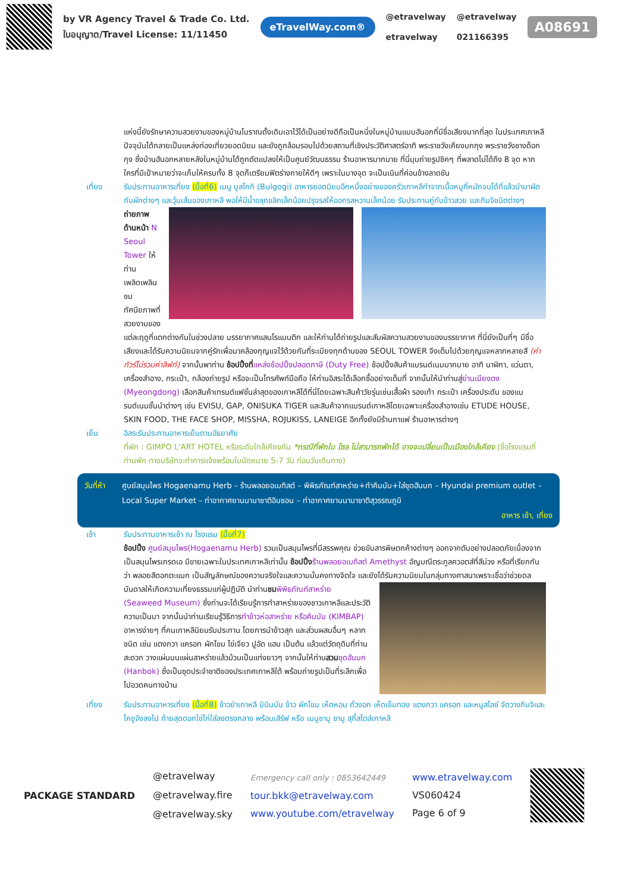by VR Agency Travel & Trade Co. Ltd.
ใบอนุญาต/Travel License: 11/11450
eTravelWay.com®
@etravelway
etravelway
@etravelway
021166395
A08691
แห่งนี้ยังรักษาความสวยงามของหมู่บ้านโบราณดั้งเดิมเอาไว้ได้เป็นอย่างดีถือเป็นหนึ่งในหมู่บ้านแบบฮันอกที่มีชื่อเสียงมากที่สุด ในประเทศเกาหลีปัจจุบันได้กลายเป็นแหล่งท่องเที่ยวยอดนิยม และยังถูกล้อมรอบไปด้วยสถานที่เชิงประวัติศาสตร์อาทิ พระราชวังเคียงบกกุง พระราชวังชางด็อกกุง ซึ่งบ้านฮันอกหลายหลังในหมู่บ้านได้ถูกดัดแปลงให้เป็นศูนย์วัฒนธรรม ร้านอาหารมากมาย ที่นี่มุมถ่ายรูปชิคๆ ที่พลาดไม่ได้ถึง 8 จุด หากใครที่มีเป้าหมายว่าจะเก็บให้ครบทั้ง 8 จุดก็เตรียมฟิตร่างกายให้ดีๆ เพราะในบางจุด จะเป็นเนินที่ค่อนข้างลาดชัน
เที่ยง รับประทานอาหารเที่ยง (มื้อที่6) เมนู บูลโกกิ (Bulgogi) อาหารยอดนิยมอีกหนึ่งอย่างของครัวเกาหลีทำจากเนื้อหมูที่หมักจนได้ที่แล้วนำมาผัดกับผักต่างๆ และวุ้นเส้นของเกาหลี พอให้มีน้ำขลุกขลิกเล็กน้อยปรุงรสให้ออกรสหวานเล็กน้อย รับประทานคู่กับข้าวสวย และกิมจิชนิดต่างๆ
ถ่ายภาพด้านหน้า N Seoul Tower ให้ท่านเพลิดเพลินชมทัศนียภาพที่สวยงามของแต่ละฤดูที่แตกต่างกันในช่วงปลาย บรรยากาศแสนโรแมนติก และให้ท่านได้ถ่ายรูปและสัมผัสความสวยงามของบรรยากาศ ที่นี่ยังเป็นที่ๆ มีชื่อเสียงและได้รับความนิยมจากคู่รักเพื่อมาคล้องกุญแจไว้ด้วยกันที่ระเบียงทุกด้านของ SEOUL TOWER จึงเต็มไปด้วยกุญแจหลากหลายสี (ค่าทัวร์ไม่รวมค่าลิฟท์) จากนั้นพาท่าน ช้อปปิ้งที่แหล่งช้อปปิ้งปลอดภาษี (Duty Free) ช้อปปิ้งสินค้าแบรนด์เนมมากมาย อาทิ นาฬิกา, แว่นตา, เครื่องสำอาง, กระเป๋า, กล้องถ่ายรูป หรือจะเป็นโทรศัพท์มือถือ ให้ท่านอิสระได้เลือกซื้ออย่างเต็มที่ จากนั้นให้นำท่านสู่ย่านเมียงดง (Myeongdong) เลือกสินค้าเทรนด์แฟชั่นล่าสุดของเกาหลีได้ที่นี่โดยเฉพาะสินค้าวัยรุ่นเช่นเสื้อผ้า รองเท้า กระเป๋า เครื่องประดับ ของแบรนด์เนมชั้นนำต่างๆ เช่น EVISU, GAP, ONISUKA TIGER และสินค้าจากแบรนด์เกาหลีโดยเฉพาะเครื่องสำอางเช่น ETUDE HOUSE, SKIN FOOD, THE FACE SHOP, MISSHA, ROJUKISS, LANEIGE อีกทั้งยังมีร้านกาแฟ ร้านอาหารต่างๆ
เย็น อิสระรับประทานอาหารเย็นตามอัธยาศัย
ที่พัก : GIMPO L'ART HOTEL หรือระดับใกล้เคียงกัน *กรณีที่พักใน โซล ไม่สามารถพักได้ อาจจะเปลี่ยนเป็นเมืองใกล้เคียง (ชื่อโรงแรมที่ท่านพัก ทางบริษัทจะทำการแจ้งพร้อมใบนัดหมาย 5-7 วัน ก่อนวันเดินทาง)
วันที่ห้า
ศูนย์สมุนไพร Hogaenamu Herb – ร้านพลอยอเมทิสต์ – พิพิธภัณฑ์สาหร่าย+ทำคิมบับ+ใส่ชุดฮันบก – Hyundai premium outlet – Local Super Market – ท่าอากาศยานนานาชาติอินชอน – ท่าอากาศยานนานาชาติสุวรรณภูมิ
อาหาร เช้า, เที่ยง
เช้า รับประทานอาหารเช้า ณ โรงแรม (มื้อที่7)
ช้อปปิ้ง ศูนย์สมุนไพร(Hogaenamu Herb) รวมเป็นสมุนไพรที่มีสรรพคุณ ช่วยขับสารพิษตกค้างต่างๆ ออกจากตับอย่างปลอดภัยเนื่องจากเป็นสมุนไพรเกรดเอ มีขายเฉพาะในประเทศเกาหลีเท่านั้น ช้อปปิ้ง ร้านพลอยอเมทิสต์ Amethyst อัญมณีตระกูลควอตส์ที่สีม่วง หรือที่เรียกกันว่า พลอยสีดอกตะแบก เป็นสัญลักษณ์ของความจริงใจและความมั่นคงทางจิตใจ และยังได้รับความนิยมในกลุ่มทางศาสนาเพราะเชื่อว่าช่วยดลบันดาลให้เกิดความเที่ยงธรรมแก่ผู้ปฏิบัติ นำท่านชม พิพิธภัณฑ์สาหร่าย (Seaweed Museum) ซึ่งท่านจะได้เรียนรู้การทำสาหร่ายของชาวเกาหลีและประวัติความเป็นมา จากนั้นนำท่านเรียนรู้วิธีการทำข้าวห่อสาหร่าย หรือคิมบับ (KIMBAP) อาหารง่ายๆ ที่คนเกาหลีนิยมรับประทาน โดยการนำข้าวสุก และส่วนผสมอื่นๆ หลากชนิด เช่น แตงกวา แครอท ผักโขม ไข่เจียว ปูอัด แฮม เป็นต้น แล้วแต่วัตถุดิบที่ท่านสะดวก วางแผ่นบนแผ่นสาหร่ายแล้วม้วนเป็นแท่งยาวๆ จากนั้นให้ท่านสวม ชุดฮันบก (Hanbok) ซึ่งเป็นชุดประจำชาติของประเทศเกาหลีใต้ พร้อมถ่ายรูปเป็นที่ระลึกเพื่อไปอวดคนทางบ้าน
เที่ยง รับประทานอาหารเที่ยง (มื้อที่8) ข้าวยำเกาหลี บิบิมบับ ข้าว ผักโขม เห็ดหอม ถั่วงอก เห็ดเข็มทอง แตงกวา แครอท และหมูสไลซ์ จัดวางกิมจิและโคชูจังลงไป ท้ายสุดตอกไข่ไก่ใส่ลงตรงกลาง พร้อมเสิร์ฟ หรือ เมนูชาบู ชาบู สุกี้สไตล์เกาหลี
PACKAGE STANDARD
@etravelway
@etravelway.fire
@etravelway.sky
Emergency call only : 0853642449
tour.bkk@etravelway.com
www.youtube.com/etravelway
www.etravelway.com
VS060424
Page 6 of 9